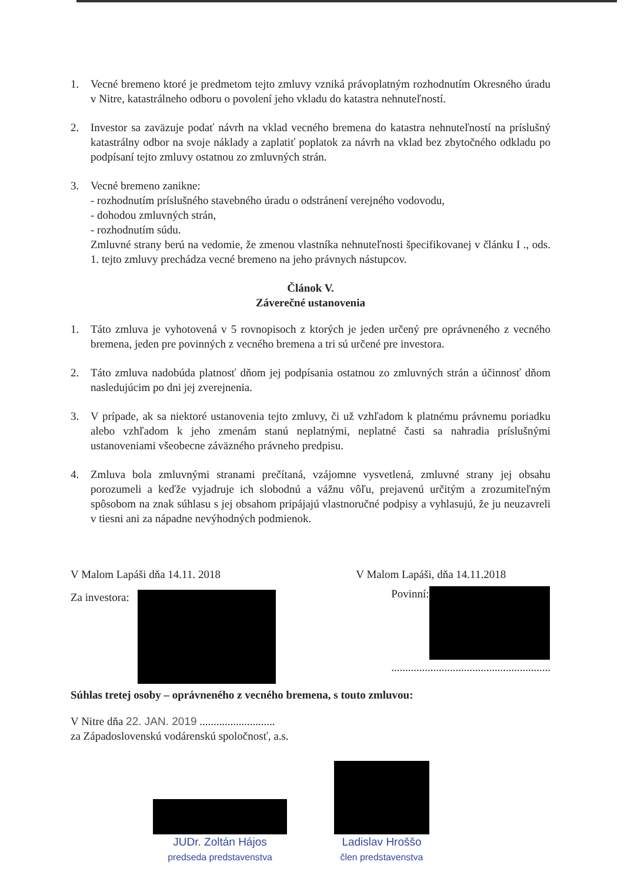1. Vecné bremeno ktoré je predmetom tejto zmluvy vzniká právoplatným rozhodnutím Okresného úradu v Nitre, katastrálneho odboru o povolení jeho vkladu do katastra nehnuteľností.
2. Investor sa zaväzuje podať návrh na vklad vecného bremena do katastra nehnuteľností na príslušný katastrálny odbor na svoje náklady a zaplatiť poplatok za návrh na vklad bez zbytočného odkladu po podpísaní tejto zmluvy ostatnou zo zmluvných strán.
3. Vecné bremeno zanikne:
- rozhodnutím príslušného stavebného úradu o odstránení verejného vodovodu,
- dohodou zmluvných strán,
- rozhodnutím súdu.
Zmluvné strany berú na vedomie, že zmenou vlastníka nehnuteľnosti špecifikovanej v článku I ., ods. 1. tejto zmluvy prechádza vecné bremeno na jeho právnych nástupcov.
Článok V.
Záverečné ustanovenia
1. Táto zmluva je vyhotovená v 5 rovnopisoch z ktorých je jeden určený pre oprávneného z vecného bremena, jeden pre povinných z vecného bremena a tri sú určené pre investora.
2. Táto zmluva nadobúda platnosť dňom jej podpísania ostatnou zo zmluvných strán a účinnosť dňom nasledujúcim po dni jej zverejnenia.
3. V prípade, ak sa niektoré ustanovenia tejto zmluvy, či už vzhľadom k platnému právnemu poriadku alebo vzhľadom k jeho zmenám stanú neplatnými, neplatné časti sa nahradia príslušnými ustanoveniami všeobecne záväzného právneho predpisu.
4. Zmluva bola zmluvnými stranami prečítaná, vzájomne vysvetlená, zmluvné strany jej obsahu porozumeli a keďže vyjadruje ich slobodnú a vážnu vôľu, prejavenú určitým a zrozumiteľným spôsobom na znak súhlasu s jej obsahom pripájajú vlastnoručné podpisy a vyhlasujú, že ju neuzavreli v tiesni ani za nápadne nevýhodných podmienok.
V Malom Lapáši dňa 14.11. 2018
Za investora:
V Malom Lapáši, dňa 14.11.2018
Povinní:
.........................................................
Súhlas tretej osoby – oprávneného z vecného bremena, s touto zmluvou:
V Nitre dňa 22. JAN. 2019 ...........................
za Západoslovenskú vodárenskú spoločnosť, a.s.
JUDr. Zoltán Hájos
predseda predstavenstva
Ladislav Hroššo
člen predstavenstva